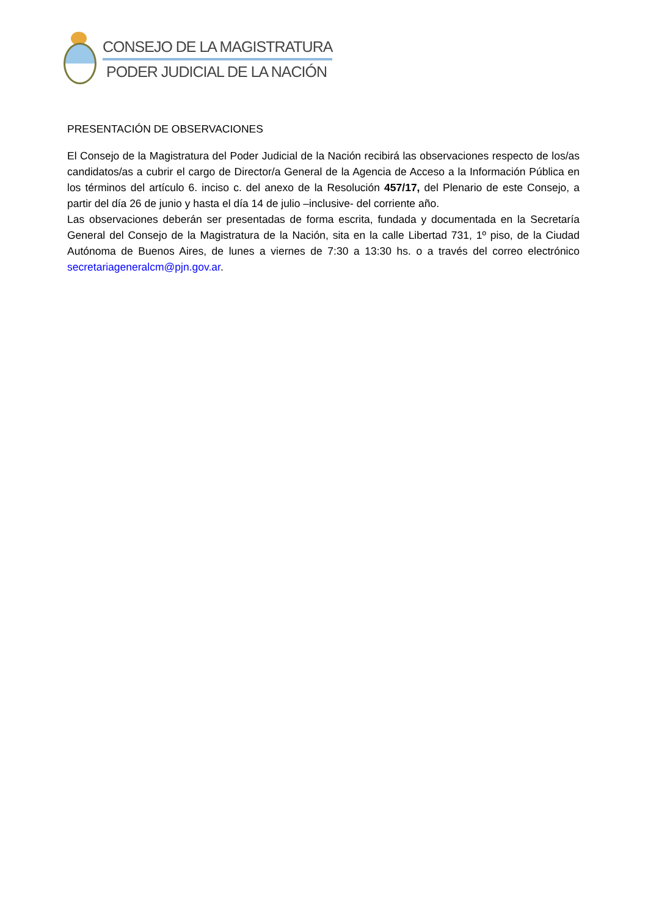CONSEJO DE LA MAGISTRATURA
PODER JUDICIAL DE LA NACIÓN
PRESENTACIÓN DE OBSERVACIONES
El Consejo de la Magistratura del Poder Judicial de la Nación recibirá las observaciones respecto de los/as candidatos/as a cubrir el cargo de Director/a General de la Agencia de Acceso a la Información Pública en los términos del artículo 6. inciso c. del anexo de la Resolución 457/17, del Plenario de este Consejo, a partir del día 26 de junio y hasta el día 14 de julio –inclusive- del corriente año.
Las observaciones deberán ser presentadas de forma escrita, fundada y documentada en la Secretaría General del Consejo de la Magistratura de la Nación, sita en la calle Libertad 731, 1º piso, de la Ciudad Autónoma de Buenos Aires, de lunes a viernes de 7:30 a 13:30 hs. o a través del correo electrónico secretariageneralcm@pjn.gov.ar.